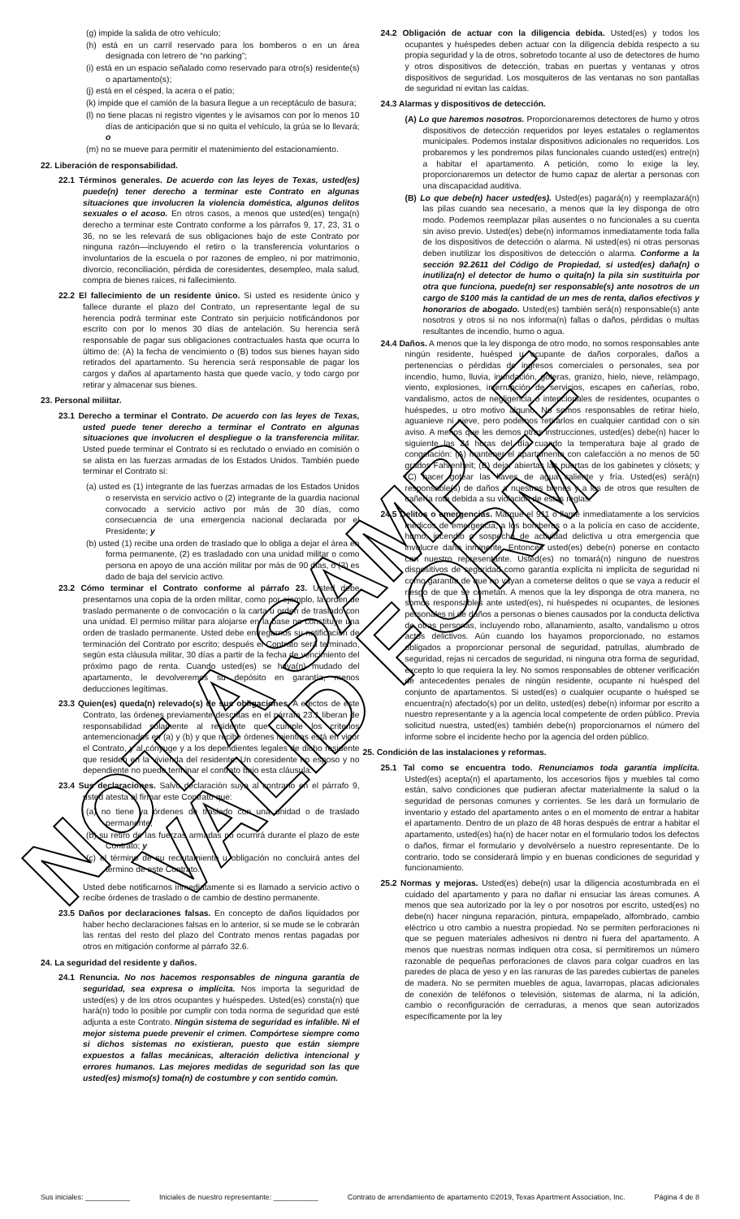(g) impide la salida de otro vehículo;
(h) está en un carril reservado para los bomberos o en un área designada con letrero de “no parking”;
(i) está en un espacio señalado como reservado para otro(s) residente(s) o apartamento(s);
(j) está en el césped, la acera o el patio;
(k) impide que el camión de la basura llegue a un receptáculo de basura;
(l) no tiene placas ni registro vigentes y le avisamos con por lo menos 10 días de anticipación que si no quita el vehículo, la grúa se lo llevará; o
(m) no se mueve para permitir el matenimiento del estacionamiento.
22. Liberación de responsabilidad.
22.1 Términos generales. De acuerdo con las leyes de Texas, usted(es) puede(n) tener derecho a terminar este Contrato en algunas situaciones que involucren la violencia doméstica, algunos delitos sexuales o el acoso. En otros casos, a menos que usted(es) tenga(n) derecho a terminar este Contrato conforme a los párrafos 9, 17, 23, 31 o 36, no se les relevará de sus obligaciones bajo de este Contrato por ninguna razón—incluyendo el retiro o la transferencia voluntarios o involuntarios de la escuela o por razones de empleo, ni por matrimonio, divorcio, reconciliación, pérdida de coresidentes, desempleo, mala salud, compra de bienes raíces, ni fallecimiento.
22.2 El fallecimiento de un residente único. Si usted es residente único y fallece durante el plazo del Contrato, un representante legal de su herencia podrá terminar este Contrato sin perjuicio notificándonos por escrito con por lo menos 30 días de antelación. Su herencia será responsable de pagar sus obligaciones contractuales hasta que ocurra lo último de: (A) la fecha de vencimiento o (B) todos sus bienes hayan sido retirados del apartamento. Su herencia será responsable de pagar los cargos y daños al apartamento hasta que quede vacío, y todo cargo por retirar y almacenar sus bienes.
23. Personal miliitar.
23.1 Derecho a terminar el Contrato. De acuerdo con las leyes de Texas, usted puede tener derecho a terminar el Contrato en algunas situaciones que involucren el despliegue o la transferencia militar. Usted puede terminar el Contrato si es reclutado o enviado en comisión o se alista en las fuerzas armadas de los Estados Unidos. También puede terminar el Contrato si:
(a) usted es (1) integrante de las fuerzas armadas de los Estados Unidos o reservista en servicio activo o (2) integrante de la guardia nacional convocado a servicio activo por más de 30 días, como consecuencia de una emergencia nacional declarada por el Presidente; y
(b) usted (1) recibe una orden de traslado que lo obliga a dejar el área en forma permanente, (2) es trasladado con una unidad militar o como persona en apoyo de una acción militar por más de 90 días, o (3) es dado de baja del servicio activo.
23.2 Cómo terminar el Contrato conforme al párrafo 23. Usted debe presentarnos una copia de la orden militar, como por ejemplo, la orden de traslado permanente o de convocación o la carta u orden de traslado con una unidad. El permiso militar para alojarse en la base no constituye una orden de traslado permanente. Usted debe entregarnos su notificación de terminación del Contrato por escrito; después el Contrato será terminado, según esta cláusula militar, 30 días a partir de la fecha de vencimiento del próximo pago de renta. Cuando usted(es) se haya(n) mudado del apartamento, le devolveremos su depósito en garantía, menos deducciones legítimas.
23.3 Quien(es) queda(n) relevado(s) de sus obligaciones. A efectos de este Contrato, las órdenes previamente descritas en el párrafo 23.1 liberan de responsabilidad solamente al residente que cumple los criterios antemencionados en (a) y (b) y que recibe órdenes mientras está en vigor el Contrato, y al cónyuge y a los dependientes legales de dicho residente que residen en la vivienda del residente. Un coresidente no esposo y no dependiente no puede terminar el contrato bajo esta cláusula.
23.4 Sus declaraciones. Salvo declaración suya al contrario en el párrafo 9, usted atesta al firmar este Contrato que:
(a) no tiene ya órdenes de traslado con una unidad o de traslado permanente;
(b) su retiro de las fuerzas armadas no ocurrirá durante el plazo de este Contrato; y
(c) el término de su reclutamiento u obligación no concluirá antes del término de este Contrato.
Usted debe notificarnos inmediatamente si es llamado a servicio activo o recibe órdenes de traslado o de cambio de destino permanente.
23.5 Daños por declaraciones falsas. En concepto de daños liquidados por haber hecho declaraciones falsas en lo anterior, si se mude se le cobrarán las rentas del resto del plazo del Contrato menos rentas pagadas por otros en mitigación conforme al párrafo 32.6.
24. La seguridad del residente y daños.
24.1 Renuncia. No nos hacemos responsables de ninguna garantía de seguridad, sea expresa o implícita. Nos importa la seguridad de usted(es) y de los otros ocupantes y huéspedes. Usted(es) consta(n) que hará(n) todo lo posible por cumplir con toda norma de seguridad que esté adjunta a este Contrato. Ningún sistema de seguridad es infalible. Ni el mejor sistema puede prevenir el crimen. Compórtese siempre como si dichos sistemas no existieran, puesto que están siempre expuestos a fallas mecánicas, alteración delictiva intencional y errores humanos. Las mejores medidas de seguridad son las que usted(es) mismo(s) toma(n) de costumbre y con sentido común.
24.2 Obligación de actuar con la diligencia debida. Usted(es) y todos los ocupantes y huéspedes deben actuar con la diligencia debida respecto a su propia seguridad y la de otros, sobretodo tocante al uso de detectores de humo y otros dispositivos de detección, trabas en puertas y ventanas y otros dispositivos de seguridad. Los mosquiteros de las ventanas no son pantallas de seguridad ni evitan las caídas.
24.3 Alarmas y dispositivos de detección.
(A) Lo que haremos nosotros. Proporcionaremos detectores de humo y otros dispositivos de detección requeridos por leyes estatales o reglamentos municipales. Podemos instalar dispositivos adicionales no requeridos. Los probaremos y les pondremos pilas funcionales cuando usted(es) entre(n) a habitar el apartamento. A petición, como lo exige la ley, proporcionaremos un detector de humo capaz de alertar a personas con una discapacidad auditiva.
(B) Lo que debe(n) hacer usted(es). Usted(es) pagará(n) y reemplazará(n) las pilas cuando sea necesario, a menos que la ley disponga de otro modo. Podemos reemplazar pilas ausentes o no funcionales a su cuenta sin aviso previo. Usted(es) debe(n) informarnos inmediatamente toda falla de los dispositivos de detección o alarma. Ni usted(es) ni otras personas deben inutilizar los dispositivos de detección o alarma. Conforme a la sección 92.2611 del Código de Propiedad, si usted(es) daña(n) o inutiliza(n) el detector de humo o quita(n) la pila sin sustituirla por otra que funciona, puede(n) ser responsable(s) ante nosotros de un cargo de $100 más la cantidad de un mes de renta, daños efectivos y honorarios de abogado. Usted(es) también será(n) responsable(s) ante nosotros y otros si no nos informa(n) fallas o daños, pérdidas o multas resultantes de incendio, humo o agua.
24.4 Daños. A menos que la ley disponga de otro modo, no somos responsables ante ningún residente, huésped u ocupante de daños corporales, daños a pertenencias o pérdidas de ingresos comerciales o personales, sea por incendio, humo, lluvia, inundación, goteras, granizo, hielo, nieve, relámpago, viento, explosiones, interrupción de servicios, escapes en cañerías, robo, vandalismo, actos de negligencia o intencionales de residentes, ocupantes o huéspedes, u otro motivo alguno. No somos responsables de retirar hielo, aguanieve ni nieve, pero podemos retirarlos en cualquier cantidad con o sin aviso. A menos que les demos otras instrucciones, usted(es) debe(n) hacer lo siguiente las 24 horas del día cuando la temperatura baje al grado de congelación: (A) mantener el apartamento con calefacción a no menos de 50 grados Fahrenheit; (B) dejar abiertas las puertas de los gabinetes y clósets; y (C) hacer gotear las llaves de agua caliente y fría. Usted(es) será(n) responsable(s) de daños a nuestros bienes y a los de otros que resulten de cañería rota debida a su violación de estas reglas.
24.5 Delitos o emergencias. Marque el 911 o llame inmediatamente a los servicios médicos de emergencia, a los bomberos o a la policía en caso de accidente, humo, incendio o sospecha de actividad delictiva u otra emergencia que involucre daño inminente. Entonces usted(es) debe(n) ponerse en contacto con nuestro representante. Usted(es) no tomará(n) ninguno de nuestros dispositivos de seguridad como garantía explícita ni implícita de seguridad ni como garantía de que no vayan a cometerse delitos o que se vaya a reducir el riesgo de que se cometan. A menos que la ley disponga de otra manera, no somos responsables ante usted(es), ni huéspedes ni ocupantes, de lesiones personales ni de daños a personas o bienes causados por la conducta delictiva de otras personas, incluyendo robo, allanamiento, asalto, vandalismo u otros actos delictivos. Aún cuando los hayamos proporcionado, no estamos obligados a proporcionar personal de seguridad, patrullas, alumbrado de seguridad, rejas ni cercados de seguridad, ni ninguna otra forma de seguridad, excepto lo que requiera la ley. No somos responsables de obtener verificación de antecedentes penales de ningún residente, ocupante ni huésped del conjunto de apartamentos. Si usted(es) o cualquier ocupante o huésped se encuentra(n) afectado(s) por un delito, usted(es) debe(n) informar por escrito a nuestro representante y a la agencia local competente de orden público. Previa solicitud nuestra, usted(es) también debe(n) proporcionarnos el número del informe sobre el incidente hecho por la agencia del orden público.
25. Condición de las instalaciones y reformas.
25.1 Tal como se encuentra todo. Renunciamos toda garantía implícita. Usted(es) acepta(n) el apartamento, los accesorios fijos y muebles tal como están, salvo condiciones que pudieran afectar materialmente la salud o la seguridad de personas comunes y corrientes. Se les dará un formulario de inventario y estado del apartamento antes o en el momento de entrar a habitar el apartamento. Dentro de un plazo de 48 horas después de entrar a habitar el apartamento, usted(es) ha(n) de hacer notar en el formulario todos los defectos o daños, firmar el formulario y devolvérselo a nuestro representante. De lo contrario, todo se considerará limpio y en buenas condiciones de seguridad y funcionamiento.
25.2 Normas y mejoras. Usted(es) debe(n) usar la diligencia acostumbrada en el cuidado del apartamento y para no dañar ni ensuciar las áreas comunes. A menos que sea autorizado por la ley o por nosotros por escrito, usted(es) no debe(n) hacer ninguna reparación, pintura, empapelado, alfombrado, cambio eléctrico u otro cambio a nuestra propiedad. No se permiten perforaciones ni que se peguen materiales adhesivos ni dentro ni fuera del apartamento. A menos que nuestras normas indiquen otra cosa, sí permitiremos un número razonable de pequeñas perforaciones de clavos para colgar cuadros en las paredes de placa de yeso y en las ranuras de las paredes cubiertas de paneles de madera. No se permiten muebles de agua, lavarropas, placas adicionales de conexión de teléfonos o televisión, sistemas de alarma, ni la adición, cambio o reconfiguración de cerraduras, a menos que sean autorizados específicamente por la ley
NOT A SAMPLE
VALID FORM
Sus iniciales: ___________ Iniciales de nuestro representante: ___________ Contrato de arrendamiento de apartamento ©2019, Texas Apartment Association, Inc. Página 4 de 8